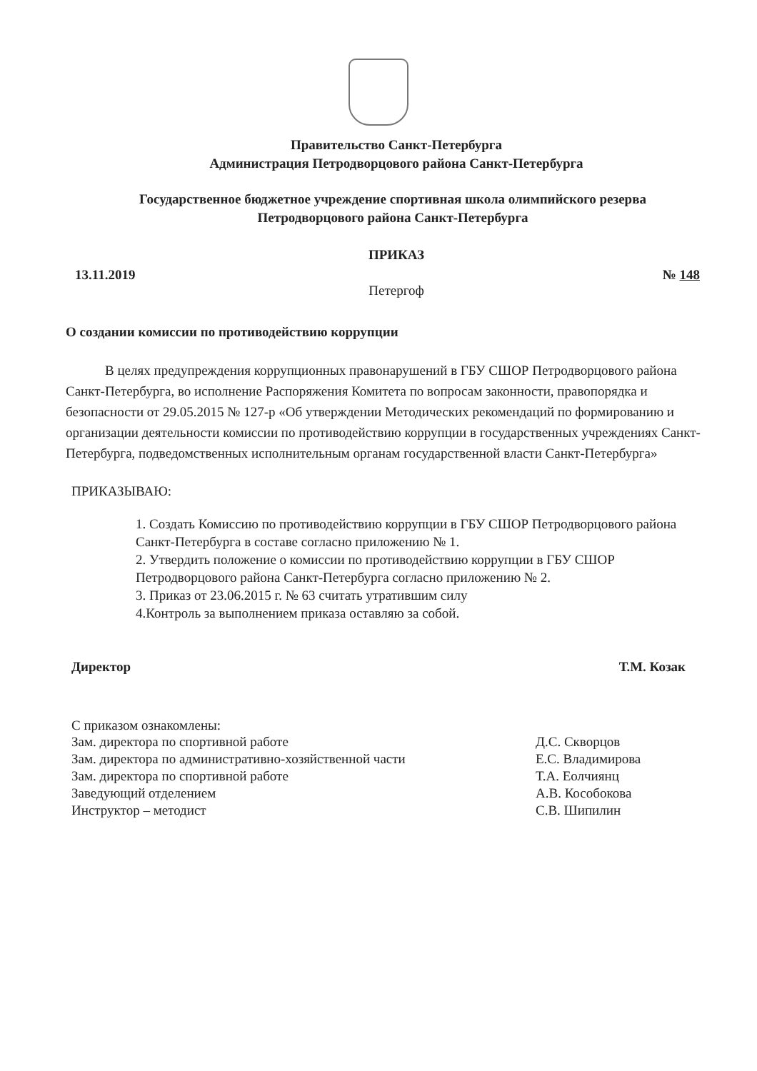Правительство Санкт-Петербурга
Администрация Петродворцового района Санкт-Петербурга
Государственное бюджетное учреждение спортивная школа олимпийского резерва Петродворцового района Санкт-Петербурга
ПРИКАЗ
13.11.2019 № 148
Петергоф
О создании комиссии по противодействию коррупции
В целях предупреждения коррупционных правонарушений в ГБУ СШОР Петродворцового района Санкт-Петербурга, во исполнение Распоряжения Комитета по вопросам законности, правопорядка и безопасности от 29.05.2015 № 127-р «Об утверждении Методических рекомендаций по формированию и организации деятельности комиссии по противодействию коррупции в государственных учреждениях Санкт-Петербурга, подведомственных исполнительным органам государственной власти Санкт-Петербурга»
ПРИКАЗЫВАЮ:
1. Создать Комиссию по противодействию коррупции в ГБУ СШОР Петродворцового района Санкт-Петербурга в составе согласно приложению № 1.
2. Утвердить положение о комиссии по противодействию коррупции в ГБУ СШОР Петродворцового района Санкт-Петербурга согласно приложению № 2.
3. Приказ от 23.06.2015 г. № 63 считать утратившим силу
4.Контроль за выполнением приказа оставляю за собой.
Директор Т.М. Козак
С приказом ознакомлены:
| Зам. директора по спортивной работе | Д.С. Скворцов |
| Зам. директора по административно-хозяйственной части | Е.С. Владимирова |
| Зам. директора по спортивной работе | Т.А. Еолчиянц |
| Заведующий отделением | А.В. Кособокова |
| Инструктор – методист | С.В. Шипилин |